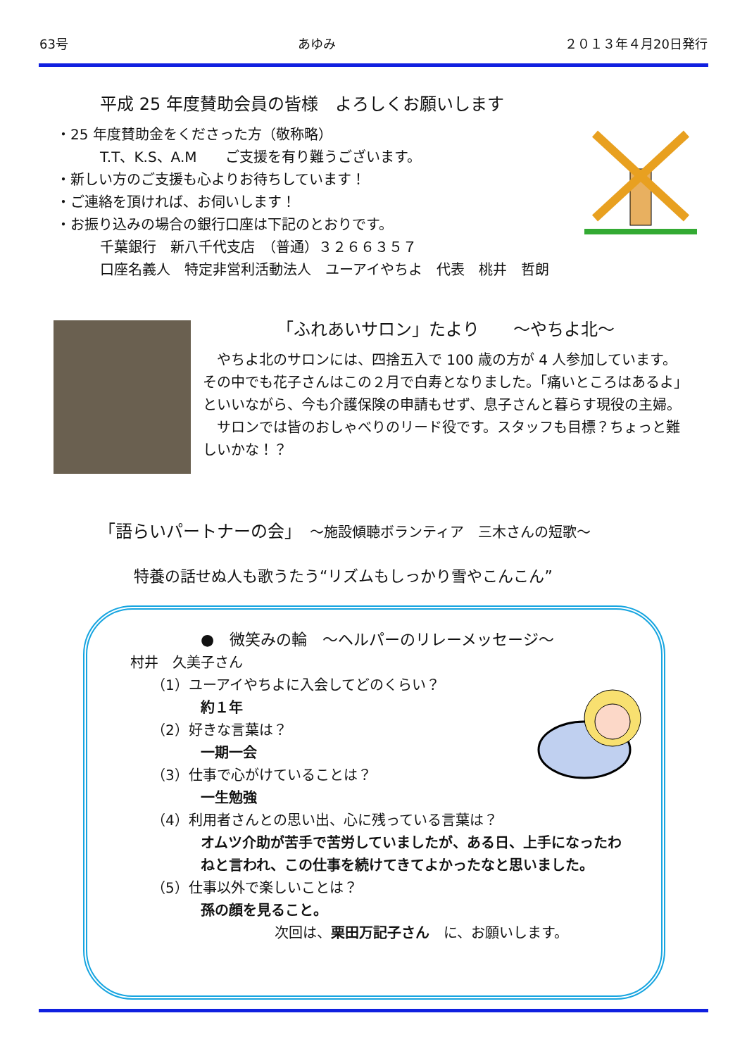63号 あゆみ ２０１３年４月20日発行
平成 25 年度賛助会員の皆様　よろしくお願いします
・25 年度賛助金をくださった方（敬称略）
T.T、K.S、A.M　　ご支援を有り難うございます。
・新しい方のご支援も心よりお待ちしています！
・ご連絡を頂ければ、お伺いします！
・お振り込みの場合の銀行口座は下記のとおりです。
千葉銀行　新八千代支店　（普通）３２６６３５７
口座名義人　特定非営利活動法人　ユーアイやちよ　代表　桃井　哲朗
「ふれあいサロン」たより　　～やちよ北～
　やちよ北のサロンには、四捨五入で 100 歳の方が 4 人参加しています。その中でも花子さんはこの２月で白寿となりました。「痛いところはあるよ」といいながら、今も介護保険の申請もせず、息子さんと暮らす現役の主婦。
　サロンでは皆のおしゃべりのリード役です。スタッフも目標？ちょっと難しいかな！？
「語らいパートナーの会」　～施設傾聴ボランティア　三木さんの短歌～
特養の話せぬ人も歌うたう“リズムもしっかり雪やこんこん”
●　微笑みの輪　～ヘルパーのリレーメッセージ～
村井　久美子さん
（1）ユーアイやちよに入会してどのくらい？
約１年
（2）好きな言葉は？
一期一会
（3）仕事で心がけていることは？
一生勉強
（4）利用者さんとの思い出、心に残っている言葉は？
オムツ介助が苦手で苦労していましたが、ある日、上手になったわねと言われ、この仕事を続けてきてよかったなと思いました。
（5）仕事以外で楽しいことは？
孫の顔を見ること。
次回は、栗田万記子さん　に、お願いします。